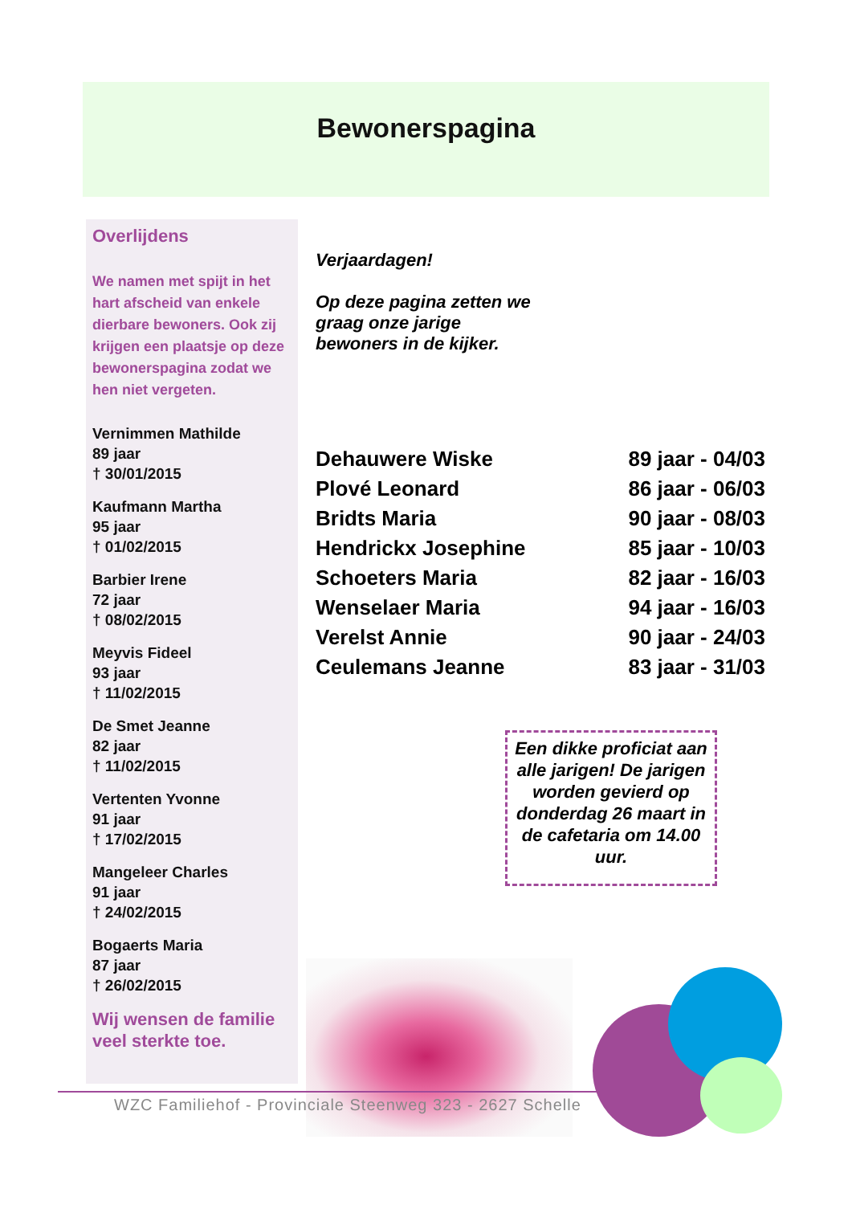Bewonerspagina
Overlijdens
We namen met spijt in het hart afscheid van enkele dierbare bewoners. Ook zij krijgen een plaatsje op deze bewonerspagina zodat we hen niet vergeten.
Vernimmen Mathilde
89 jaar
† 30/01/2015
Kaufmann Martha
95 jaar
† 01/02/2015
Barbier Irene
72 jaar
† 08/02/2015
Meyvis Fideel
93 jaar
† 11/02/2015
De Smet Jeanne
82 jaar
† 11/02/2015
Vertenten Yvonne
91 jaar
† 17/02/2015
Mangeleer Charles
91 jaar
† 24/02/2015
Bogaerts Maria
87 jaar
† 26/02/2015
Wij wensen de familie veel sterkte toe.
Verjaardagen!
Op deze pagina zetten we graag onze jarige bewoners in de kijker.
| Dehauwere Wiske | 89 jaar - 04/03 |
| Plové Leonard | 86 jaar - 06/03 |
| Bridts Maria | 90 jaar - 08/03 |
| Hendrickx Josephine | 85 jaar - 10/03 |
| Schoeters Maria | 82 jaar - 16/03 |
| Wenselaer Maria | 94 jaar - 16/03 |
| Verelst Annie | 90 jaar - 24/03 |
| Ceulemans Jeanne | 83 jaar - 31/03 |
Een dikke proficiat aan alle jarigen! De jarigen worden gevierd op donderdag 26 maart in de cafetaria om 14.00 uur.
WZC Familiehof - Provinciale Steenweg 323 - 2627 Schelle